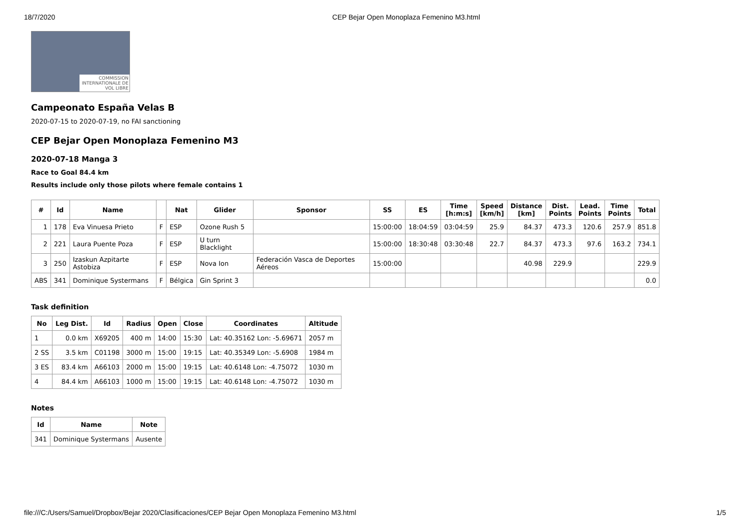18/7/2020 CEP Bejar Open Monoplaza Femenino M3.html
COMMISSION INTERNATIONALE DE VOL LIBRE
Campeonato España Velas B
2020-07-15 to 2020-07-19, no FAI sanctioning
CEP Bejar Open Monoplaza Femenino M3
2020-07-18 Manga 3
Race to Goal 84.4 km
Results include only those pilots where female contains 1
| # | Id | Name | | Nat | Glider | Sponsor | SS | ES | Time [h:m:s] | Speed [km/h] | Distance [km] | Dist. Points | Lead. Points | Time Points | Total |
| --- | --- | --- | --- | --- | --- | --- | --- | --- | --- | --- | --- | --- | --- | --- | --- |
| 1 | 178 | Eva Vinuesa Prieto | F | ESP | Ozone Rush 5 | | 15:00:00 | 18:04:59 | 03:04:59 | 25.9 | 84.37 | 473.3 | 120.6 | 257.9 | 851.8 |
| 2 | 221 | Laura Puente Poza | F | ESP | U turn Blacklight | | 15:00:00 | 18:30:48 | 03:30:48 | 22.7 | 84.37 | 473.3 | 97.6 | 163.2 | 734.1 |
| 3 | 250 | Izaskun Azpitarte Astobiza | F | ESP | Nova Ion | Federación Vasca de Deportes Aéreos | 15:00:00 | | | | 40.98 | 229.9 | | | 229.9 |
| ABS | 341 | Dominique Systermans | F | Bélgica | Gin Sprint 3 | | | | | | | | | | 0.0 |
Task definition
| No | Leg Dist. | Id | Radius | Open | Close | Coordinates | Altitude |
| --- | --- | --- | --- | --- | --- | --- | --- |
| 1 | 0.0 km | X69205 | 400 m | 14:00 | 15:30 | Lat: 40.35162 Lon: -5.69671 | 2057 m |
| 2 SS | 3.5 km | C01198 | 3000 m | 15:00 | 19:15 | Lat: 40.35349 Lon: -5.6908 | 1984 m |
| 3 ES | 83.4 km | A66103 | 2000 m | 15:00 | 19:15 | Lat: 40.6148 Lon: -4.75072 | 1030 m |
| 4 | 84.4 km | A66103 | 1000 m | 15:00 | 19:15 | Lat: 40.6148 Lon: -4.75072 | 1030 m |
Notes
| Id | Name | Note |
| --- | --- | --- |
| 341 | Dominique Systermans | Ausente |
file:///C:/Users/Samuel/Dropbox/Bejar 2020/Clasificaciones/CEP Bejar Open Monoplaza Femenino M3.html 1/5